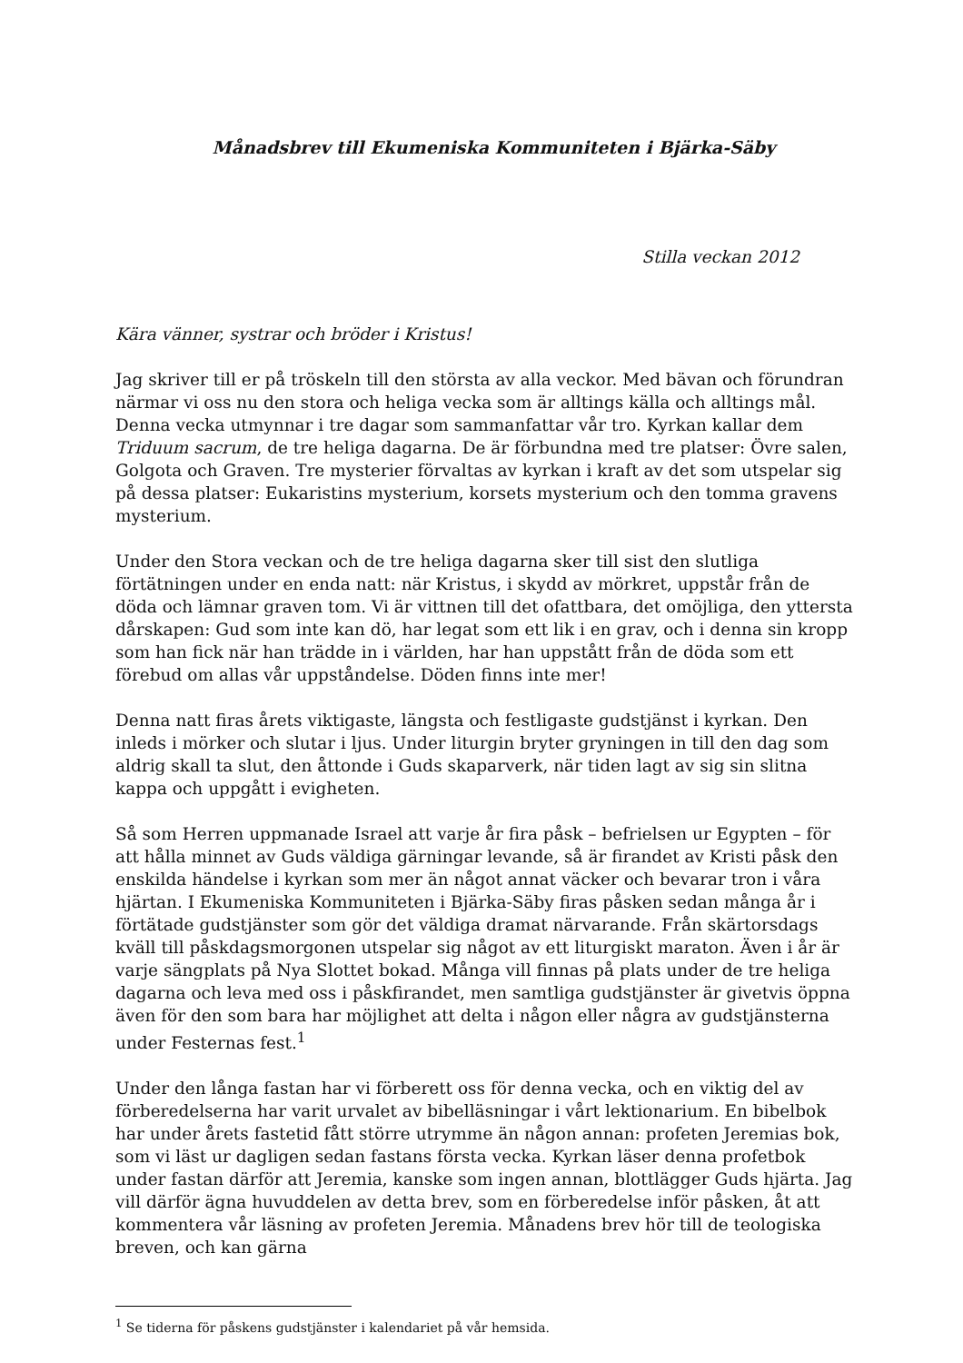Månadsbrev till Ekumeniska Kommuniteten i Bjärka-Säby
Stilla veckan 2012
Kära vänner, systrar och bröder i Kristus!
Jag skriver till er på tröskeln till den största av alla veckor. Med bävan och förundran närmar vi oss nu den stora och heliga vecka som är alltings källa och alltings mål. Denna vecka utmynnar i tre dagar som sammanfattar vår tro. Kyrkan kallar dem Triduum sacrum, de tre heliga dagarna. De är förbundna med tre platser: Övre salen, Golgota och Graven. Tre mysterier förvaltas av kyrkan i kraft av det som utspelar sig på dessa platser: Eukaristins mysterium, korsets mysterium och den tomma gravens mysterium.
Under den Stora veckan och de tre heliga dagarna sker till sist den slutliga förtätningen under en enda natt: när Kristus, i skydd av mörkret, uppstår från de döda och lämnar graven tom. Vi är vittnen till det ofattbara, det omöjliga, den yttersta dårskapen: Gud som inte kan dö, har legat som ett lik i en grav, och i denna sin kropp som han fick när han trädde in i världen, har han uppstått från de döda som ett förebud om allas vår uppståndelse. Döden finns inte mer!
Denna natt firas årets viktigaste, längsta och festligaste gudstjänst i kyrkan. Den inleds i mörker och slutar i ljus. Under liturgin bryter gryningen in till den dag som aldrig skall ta slut, den åttonde i Guds skaparverk, när tiden lagt av sig sin slitna kappa och uppgått i evigheten.
Så som Herren uppmanade Israel att varje år fira påsk – befrielsen ur Egypten – för att hålla minnet av Guds väldiga gärningar levande, så är firandet av Kristi påsk den enskilda händelse i kyrkan som mer än något annat väcker och bevarar tron i våra hjärtan. I Ekumeniska Kommuniteten i Bjärka-Säby firas påsken sedan många år i förtätade gudstjänster som gör det väldiga dramat närvarande. Från skärtorsdags kväll till påskdagsmorgonen utspelar sig något av ett liturgiskt maraton. Även i år är varje sängplats på Nya Slottet bokad. Många vill finnas på plats under de tre heliga dagarna och leva med oss i påskfirandet, men samtliga gudstjänster är givetvis öppna även för den som bara har möjlighet att delta i någon eller några av gudstjänsterna under Festernas fest.<sup>1</sup>
Under den långa fastan har vi förberett oss för denna vecka, och en viktig del av förberedelserna har varit urvalet av bibelläsningar i vårt lektionarium. En bibelbok har under årets fastetid fått större utrymme än någon annan: profeten Jeremias bok, som vi läst ur dagligen sedan fastans första vecka. Kyrkan läser denna profetbok under fastan därför att Jeremia, kanske som ingen annan, blottlägger Guds hjärta. Jag vill därför ägna huvuddelen av detta brev, som en förberedelse inför påsken, åt att kommentera vår läsning av profeten Jeremia. Månadens brev hör till de teologiska breven, och kan gärna
<sup>1</sup> Se tiderna för påskens gudstjänster i kalendariet på vår hemsida.